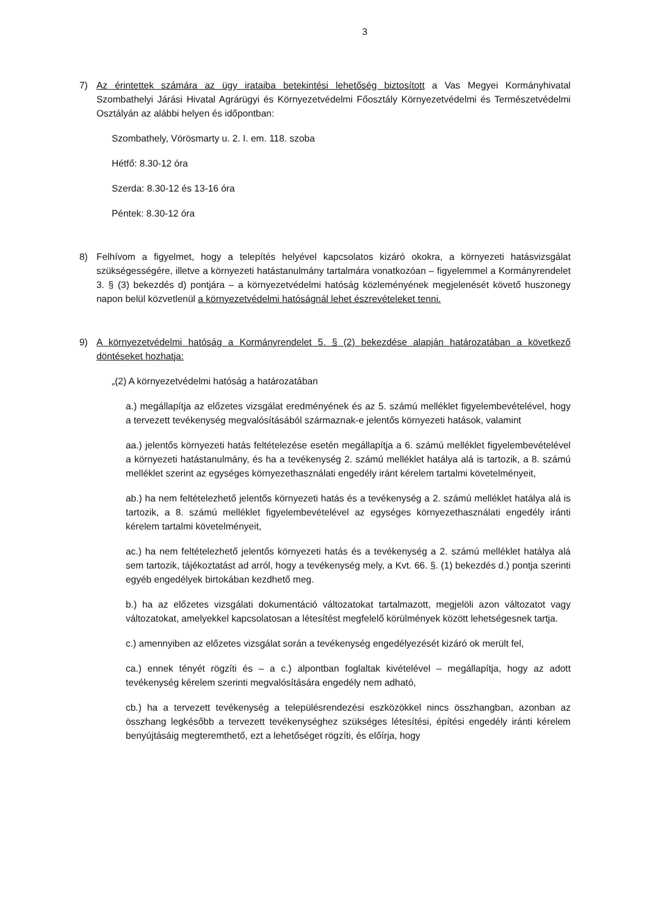3
7) Az érintettek számára az ügy irataiba betekintési lehetőség biztosított a Vas Megyei Kormányhivatal Szombathelyi Járási Hivatal Agrárügyi és Környezetvédelmi Főosztály Környezetvédelmi és Természetvédelmi Osztályán az alábbi helyen és időpontban:
Szombathely, Vörösmarty u. 2. I. em. 118. szoba
Hétfő: 8.30-12 óra
Szerda: 8.30-12 és 13-16 óra
Péntek: 8.30-12 óra
8) Felhívom a figyelmet, hogy a telepítés helyével kapcsolatos kizáró okokra, a környezeti hatásvizsgálat szükségességére, illetve a környezeti hatástanulmány tartalmára vonatkozóan – figyelemmel a Kormányrendelet 3. § (3) bekezdés d) pontjára – a környezetvédelmi hatóság közleményének megjelenését követő huszonegy napon belül közvetlenül a környezetvédelmi hatóságnál lehet észrevételeket tenni.
9) A környezetvédelmi hatóság a Kormányrendelet 5. § (2) bekezdése alapján határozatában a következő döntéseket hozhatja:
„(2) A környezetvédelmi hatóság a határozatában
a.) megállapítja az előzetes vizsgálat eredményének és az 5. számú melléklet figyelembevételével, hogy a tervezett tevékenység megvalósításából származnak-e jelentős környezeti hatások, valamint
aa.) jelentős környezeti hatás feltételezése esetén megállapítja a 6. számú melléklet figyelembevételével a környezeti hatástanulmány, és ha a tevékenység 2. számú melléklet hatálya alá is tartozik, a 8. számú melléklet szerint az egységes környezethasználati engedély iránt kérelem tartalmi követelményeit,
ab.) ha nem feltételezhető jelentős környezeti hatás és a tevékenység a 2. számú melléklet hatálya alá is tartozik, a 8. számú melléklet figyelembevételével az egységes környezethasználati engedély iránti kérelem tartalmi követelményeit,
ac.) ha nem feltételezhető jelentős környezeti hatás és a tevékenység a 2. számú melléklet hatálya alá sem tartozik, tájékoztatást ad arról, hogy a tevékenység mely, a Kvt. 66. §. (1) bekezdés d.) pontja szerinti egyéb engedélyek birtokában kezdhető meg.
b.) ha az előzetes vizsgálati dokumentáció változatokat tartalmazott, megjelöli azon változatot vagy változatokat, amelyekkel kapcsolatosan a létesítést megfelelő körülmények között lehetségesnek tartja.
c.) amennyiben az előzetes vizsgálat során a tevékenység engedélyezését kizáró ok merült fel,
ca.) ennek tényét rögzíti és – a c.) alpontban foglaltak kivételével – megállapítja, hogy az adott tevékenység kérelem szerinti megvalósítására engedély nem adható,
cb.) ha a tervezett tevékenység a településrendezési eszközökkel nincs összhangban, azonban az összhang legkésőbb a tervezett tevékenységhez szükséges létesítési, építési engedély iránti kérelem benyújtásáig megteremthető, ezt a lehetőséget rögzíti, és előírja, hogy